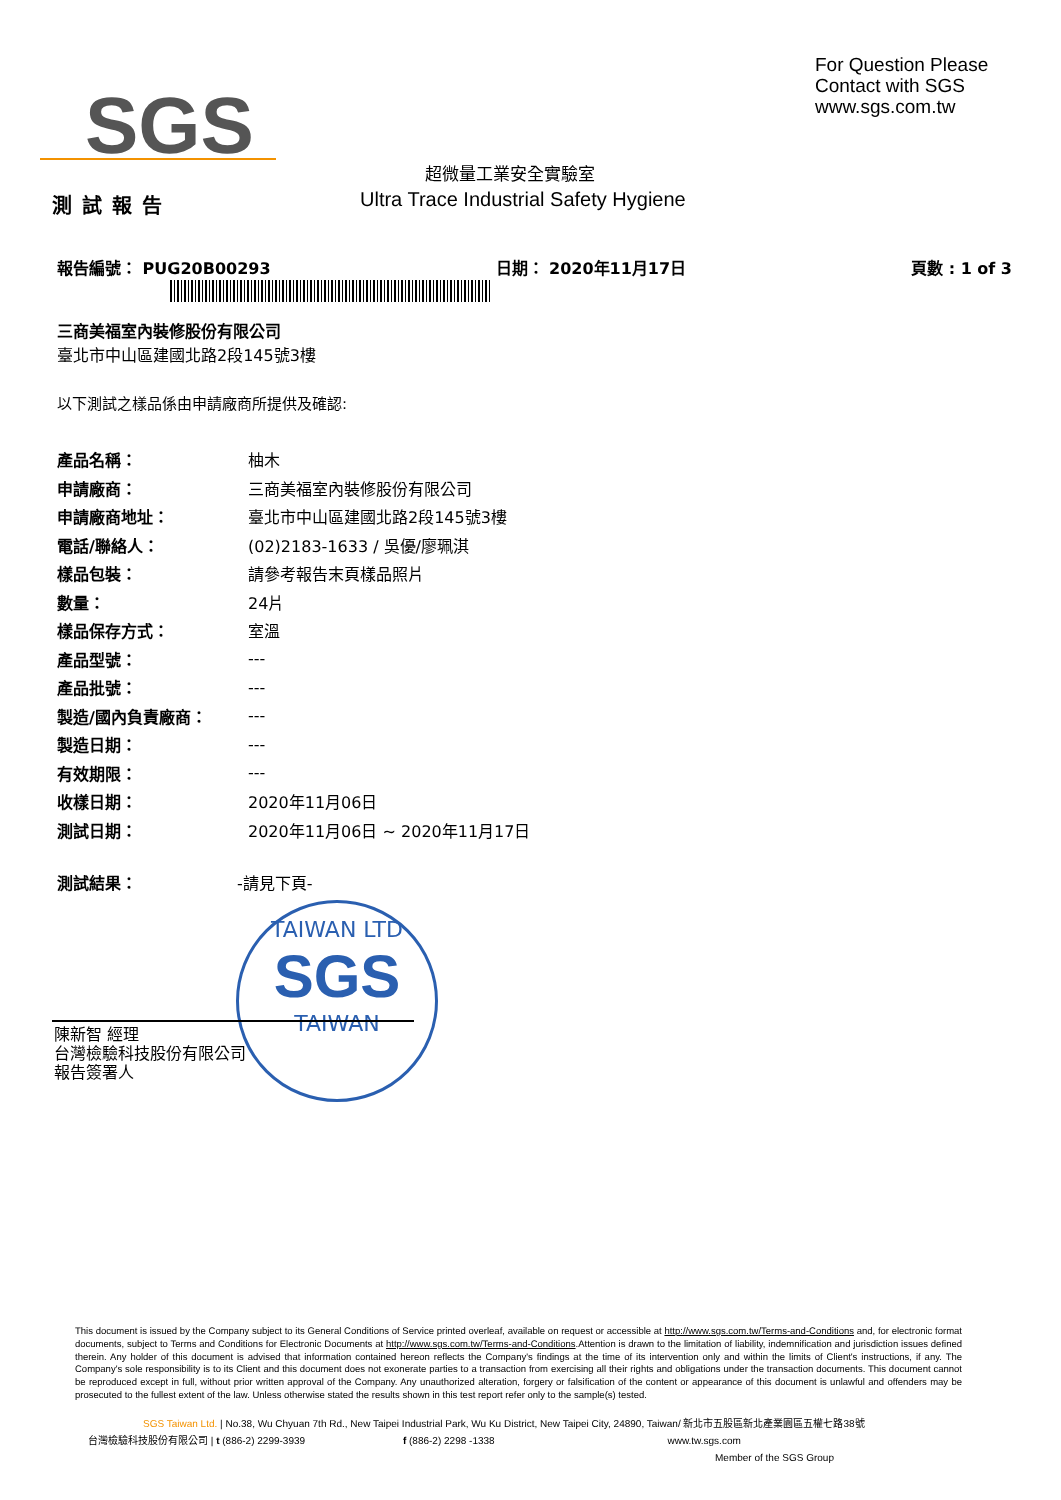SGS
For Question Please
Contact with SGS
www.sgs.com.tw
超微量工業安全實驗室
Ultra Trace Industrial Safety Hygiene
測試報告
報告編號： PUG20B00293 日期： 2020年11月17日 頁數 : 1 of 3
三商美福室內裝修股份有限公司
臺北市中山區建國北路2段145號3樓
以下測試之樣品係由申請廠商所提供及確認:
| 產品名稱： | 柚木 |
| 申請廠商： | 三商美福室內裝修股份有限公司 |
| 申請廠商地址： | 臺北市中山區建國北路2段145號3樓 |
| 電話/聯絡人： | (02)2183-1633 / 吳優/廖珮淇 |
| 樣品包裝： | 請參考報告末頁樣品照片 |
| 數量： | 24片 |
| 樣品保存方式： | 室溫 |
| 產品型號： | --- |
| 產品批號： | --- |
| 製造/國內負責廠商： | --- |
| 製造日期： | --- |
| 有效期限： | --- |
| 收樣日期： | 2020年11月06日 |
| 測試日期： | 2020年11月06日 ~ 2020年11月17日 |
測試結果： -請見下頁-
TAIWAN LTD
SGS
TAIWAN
陳新智 經理
台灣檢驗科技股份有限公司
報告簽署人
This document is issued by the Company subject to its General Conditions of Service printed overleaf, available on request or accessible at http://www.sgs.com.tw/Terms-and-Conditions and, for electronic format documents, subject to Terms and Conditions for Electronic Documents at http://www.sgs.com.tw/Terms-and-Conditions.Attention is drawn to the limitation of liability, indemnification and jurisdiction issues defined therein. Any holder of this document is advised that information contained hereon reflects the Company's findings at the time of its intervention only and within the limits of Client's instructions, if any. The Company's sole responsibility is to its Client and this document does not exonerate parties to a transaction from exercising all their rights and obligations under the transaction documents. This document cannot be reproduced except in full, without prior written approval of the Company. Any unauthorized alteration, forgery or falsification of the content or appearance of this document is unlawful and offenders may be prosecuted to the fullest extent of the law. Unless otherwise stated the results shown in this test report refer only to the sample(s) tested.
SGS Taiwan Ltd. | No.38, Wu Chyuan 7th Rd., New Taipei Industrial Park, Wu Ku District, New Taipei City, 24890, Taiwan/ 新北市五股區新北產業園區五權七路38號
台灣檢驗科技股份有限公司 | t (886-2) 2299-3939 f (886-2) 2298 -1338 www.tw.sgs.com
Member of the SGS Group